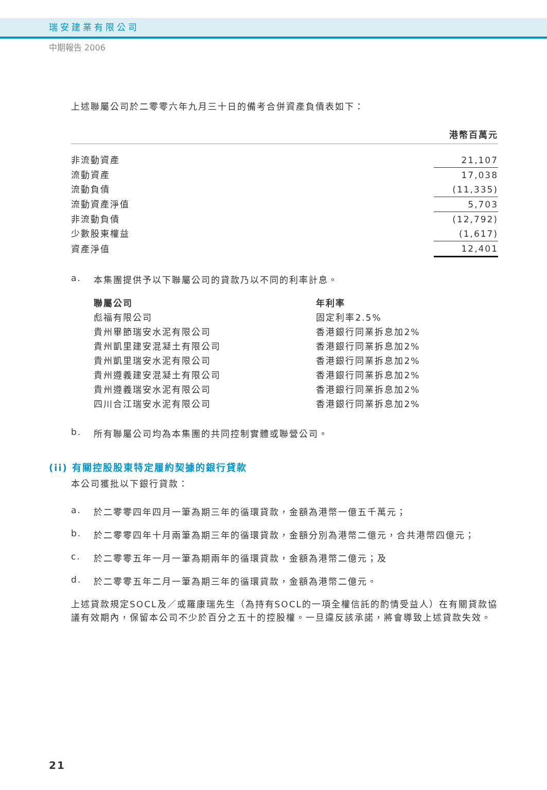瑞安建業有限公司
中期報告 2006
上述聯屬公司於二零零六年九月三十日的備考合併資產負債表如下：
| | 港幣百萬元 |
| 非流動資產 | 21,107 |
| 流動資產 | 17,038 |
| 流動負債 | (11,335) |
| 流動資產淨值 | 5,703 |
| 非流動負債 | (12,792) |
| 少數股東權益 | (1,617) |
| 資產淨值 | 12,401 |
a. 本集團提供予以下聯屬公司的貸款乃以不同的利率計息。
| 聯屬公司 | 年利率 |
| 彪福有限公司 | 固定利率2.5% |
| 貴州畢節瑞安水泥有限公司 | 香港銀行同業拆息加2% |
| 貴州凱里建安混凝土有限公司 | 香港銀行同業拆息加2% |
| 貴州凱里瑞安水泥有限公司 | 香港銀行同業拆息加2% |
| 貴州遵義建安混凝土有限公司 | 香港銀行同業拆息加2% |
| 貴州遵義瑞安水泥有限公司 | 香港銀行同業拆息加2% |
| 四川合江瑞安水泥有限公司 | 香港銀行同業拆息加2% |
b. 所有聯屬公司均為本集團的共同控制實體或聯營公司。
(ii) 有關控股股東特定履約契據的銀行貸款
本公司獲批以下銀行貸款：
a. 於二零零四年四月一筆為期三年的循環貸款，金額為港幣一億五千萬元；
b. 於二零零四年十月兩筆為期三年的循環貸款，金額分別為港幣二億元，合共港幣四億元；
c. 於二零零五年一月一筆為期兩年的循環貸款，金額為港幣二億元；及
d. 於二零零五年二月一筆為期三年的循環貸款，金額為港幣二億元。
上述貸款規定SOCL及／或羅康瑞先生（為持有SOCL的一項全權信託的酌情受益人）在有關貸款協議有效期內，保留本公司不少於百分之五十的控股權。一旦違反該承諾，將會導致上述貸款失效。
21